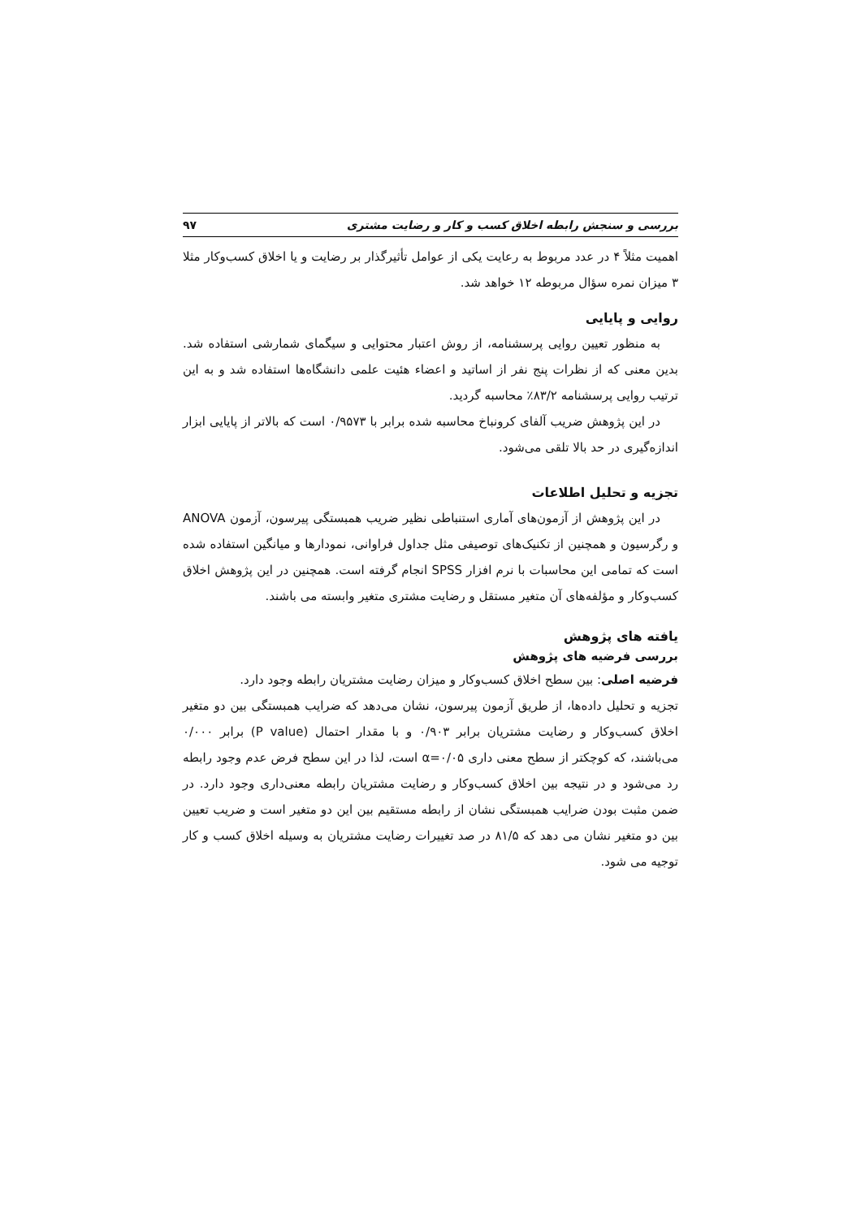بررسی و سنجش رابطه اخلاق کسب و کار و رضایت مشتری ۹۷
اهمیت مثلاً ۴ در عدد مربوط به رعایت یکی از عوامل تأثیرگذار بر رضایت و یا اخلاق کسب‌وکار مثلا ۳ میزان نمره سؤال مربوطه ۱۲ خواهد شد.
روایی و پایایی
به منظور تعیین روایی پرسشنامه، از روش اعتبار محتوایی و سیگمای شمارشی استفاده شد. بدین معنی که از نظرات پنج نفر از اساتید و اعضاء هئیت علمی دانشگاه‌ها استفاده شد و به این ترتیب روایی پرسشنامه ۸۳/۲٪ محاسبه گردید.
در این پژوهش ضریب آلفای کرونباخ محاسبه شده برابر با ۰/۹۵۷۳ است که بالاتر از پایایی ابزار اندازه‌گیری در حد بالا تلقی می‌شود.
تجزیه و تحلیل اطلاعات
در این پژوهش از آزمون‌های آماری استنباطی نظیر ضریب همبستگی پیرسون، آزمون ANOVA و رگرسیون و همچنین از تکنیک‌های توصیفی مثل جداول فراوانی، نمودارها و میانگین استفاده شده است که تمامی این محاسبات با نرم افزار SPSS انجام گرفته است. همچنین در این پژوهش اخلاق کسب‌وکار و مؤلفه‌های آن متغیر مستقل و رضایت مشتری متغیر وابسته می باشند.
یافته های پژوهش
بررسی فرضیه های پژوهش
فرضیه اصلی: بین سطح اخلاق کسب‌وکار و میزان رضایت مشتریان رابطه وجود دارد.
تجزیه و تحلیل داده‌ها، از طریق آزمون پیرسون، نشان می‌دهد که ضرایب همبستگی بین دو متغیر اخلاق کسب‌وکار و رضایت مشتریان برابر ۰/۹۰۳ و با مقدار احتمال (P value) برابر ۰/۰۰۰ می‌باشند، که کوچکتر از سطح معنی داری α=۰/۰۵ است، لذا در این سطح فرض عدم وجود رابطه رد می‌شود و در نتیجه بین اخلاق کسب‌وکار و رضایت مشتریان رابطه معنی‌داری وجود دارد. در ضمن مثبت بودن ضرایب همبستگی نشان از رابطه مستقیم بین این دو متغیر است و ضریب تعیین بین دو متغیر نشان می دهد که ۸۱/۵ در صد تغییرات رضایت مشتریان به وسیله اخلاق کسب و کار توجیه می شود.